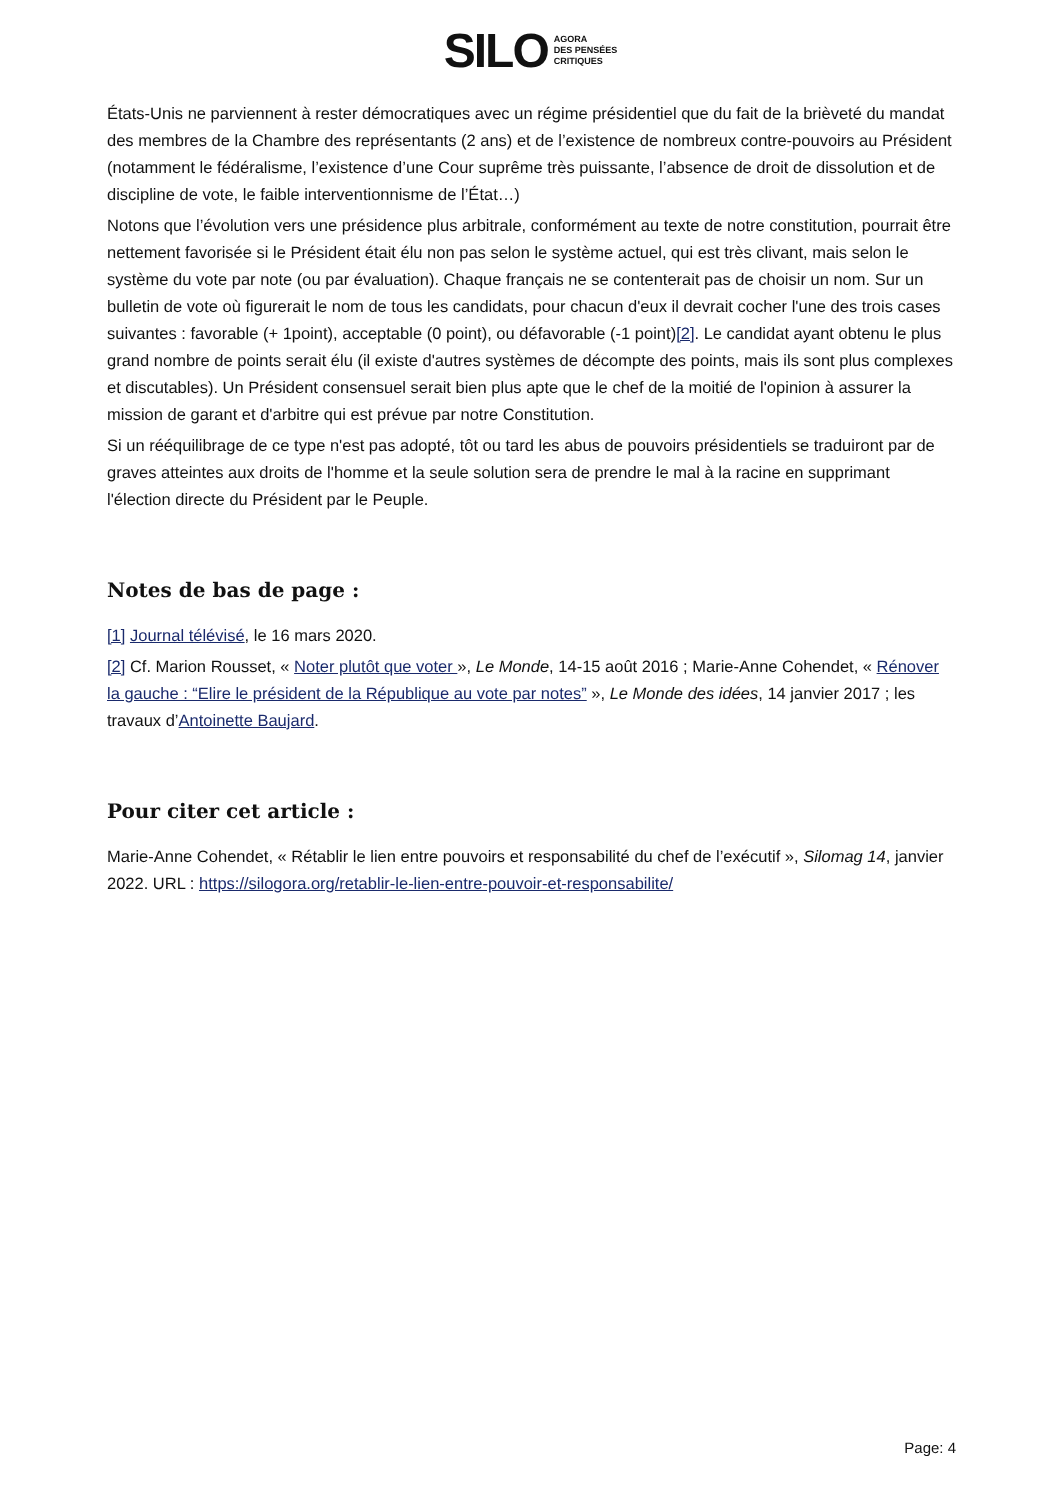SILO AGORA
DES PENSÉES
CRITIQUES
États-Unis ne parviennent à rester démocratiques avec un régime présidentiel que du fait de la brièveté du mandat des membres de la Chambre des représentants (2 ans) et de l’existence de nombreux contre-pouvoirs au Président (notamment le fédéralisme, l’existence d’une Cour suprême très puissante, l’absence de droit de dissolution et de discipline de vote, le faible interventionnisme de l’État…)
Notons que l’évolution vers une présidence plus arbitrale, conformément au texte de notre constitution, pourrait être nettement favorisée si le Président était élu non pas selon le système actuel, qui est très clivant, mais selon le système du vote par note (ou par évaluation). Chaque français ne se contenterait pas de choisir un nom. Sur un bulletin de vote où figurerait le nom de tous les candidats, pour chacun d'eux il devrait cocher l'une des trois cases suivantes : favorable (+ 1point), acceptable (0 point), ou défavorable (-1 point)[2]. Le candidat ayant obtenu le plus grand nombre de points serait élu (il existe d'autres systèmes de décompte des points, mais ils sont plus complexes et discutables). Un Président consensuel serait bien plus apte que le chef de la moitié de l'opinion à assurer la mission de garant et d'arbitre qui est prévue par notre Constitution.
Si un rééquilibrage de ce type n'est pas adopté, tôt ou tard les abus de pouvoirs présidentiels se traduiront par de graves atteintes aux droits de l'homme et la seule solution sera de prendre le mal à la racine en supprimant l'élection directe du Président par le Peuple.
Notes de bas de page :
[1] Journal télévisé, le 16 mars 2020.
[2] Cf. Marion Rousset, « Noter plutôt que voter », Le Monde, 14-15 août 2016 ; Marie-Anne Cohendet, « Rénover la gauche : “Elire le président de la République au vote par notes” », Le Monde des idées, 14 janvier 2017 ; les travaux d’Antoinette Baujard.
Pour citer cet article :
Marie-Anne Cohendet, « Rétablir le lien entre pouvoirs et responsabilité du chef de l’exécutif », Silomag 14, janvier 2022. URL : https://silogora.org/retablir-le-lien-entre-pouvoir-et-responsabilite/
Page: 4